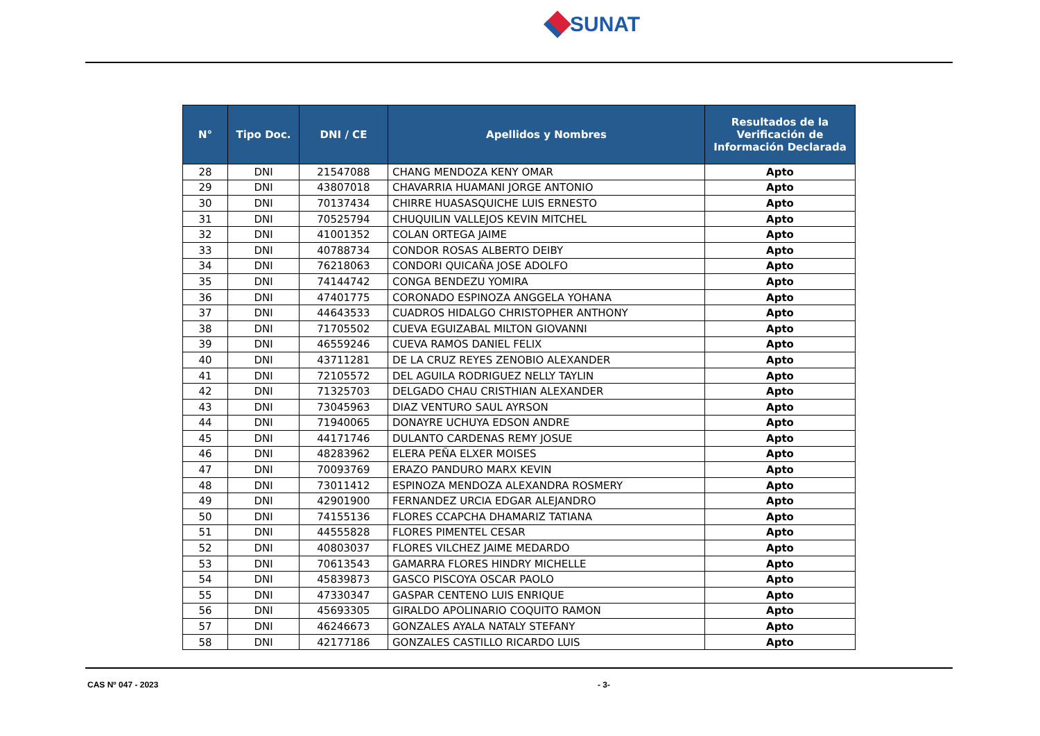SUNAT
| N° | Tipo Doc. | DNI / CE | Apellidos y Nombres | Resultados de la Verificación de Información Declarada |
| --- | --- | --- | --- | --- |
| 28 | DNI | 21547088 | CHANG MENDOZA KENY OMAR | Apto |
| 29 | DNI | 43807018 | CHAVARRIA HUAMANI JORGE ANTONIO | Apto |
| 30 | DNI | 70137434 | CHIRRE HUASASQUICHE LUIS ERNESTO | Apto |
| 31 | DNI | 70525794 | CHUQUILIN VALLEJOS KEVIN MITCHEL | Apto |
| 32 | DNI | 41001352 | COLAN ORTEGA JAIME | Apto |
| 33 | DNI | 40788734 | CONDOR ROSAS ALBERTO DEIBY | Apto |
| 34 | DNI | 76218063 | CONDORI QUICAÑA JOSE ADOLFO | Apto |
| 35 | DNI | 74144742 | CONGA BENDEZU YOMIRA | Apto |
| 36 | DNI | 47401775 | CORONADO ESPINOZA ANGGELA YOHANA | Apto |
| 37 | DNI | 44643533 | CUADROS HIDALGO CHRISTOPHER ANTHONY | Apto |
| 38 | DNI | 71705502 | CUEVA EGUIZABAL MILTON GIOVANNI | Apto |
| 39 | DNI | 46559246 | CUEVA RAMOS DANIEL FELIX | Apto |
| 40 | DNI | 43711281 | DE LA CRUZ REYES ZENOBIO ALEXANDER | Apto |
| 41 | DNI | 72105572 | DEL AGUILA RODRIGUEZ NELLY TAYLIN | Apto |
| 42 | DNI | 71325703 | DELGADO CHAU CRISTHIAN ALEXANDER | Apto |
| 43 | DNI | 73045963 | DIAZ VENTURO SAUL AYRSON | Apto |
| 44 | DNI | 71940065 | DONAYRE UCHUYA EDSON ANDRE | Apto |
| 45 | DNI | 44171746 | DULANTO CARDENAS REMY JOSUE | Apto |
| 46 | DNI | 48283962 | ELERA PEÑA ELXER MOISES | Apto |
| 47 | DNI | 70093769 | ERAZO PANDURO MARX KEVIN | Apto |
| 48 | DNI | 73011412 | ESPINOZA MENDOZA ALEXANDRA ROSMERY | Apto |
| 49 | DNI | 42901900 | FERNANDEZ URCIA EDGAR ALEJANDRO | Apto |
| 50 | DNI | 74155136 | FLORES CCAPCHA DHAMARIZ TATIANA | Apto |
| 51 | DNI | 44555828 | FLORES PIMENTEL CESAR | Apto |
| 52 | DNI | 40803037 | FLORES VILCHEZ JAIME MEDARDO | Apto |
| 53 | DNI | 70613543 | GAMARRA FLORES HINDRY MICHELLE | Apto |
| 54 | DNI | 45839873 | GASCO PISCOYA OSCAR PAOLO | Apto |
| 55 | DNI | 47330347 | GASPAR CENTENO LUIS ENRIQUE | Apto |
| 56 | DNI | 45693305 | GIRALDO APOLINARIO COQUITO RAMON | Apto |
| 57 | DNI | 46246673 | GONZALES AYALA NATALY STEFANY | Apto |
| 58 | DNI | 42177186 | GONZALES CASTILLO RICARDO LUIS | Apto |
CAS Nº 047 - 2023 - 3-